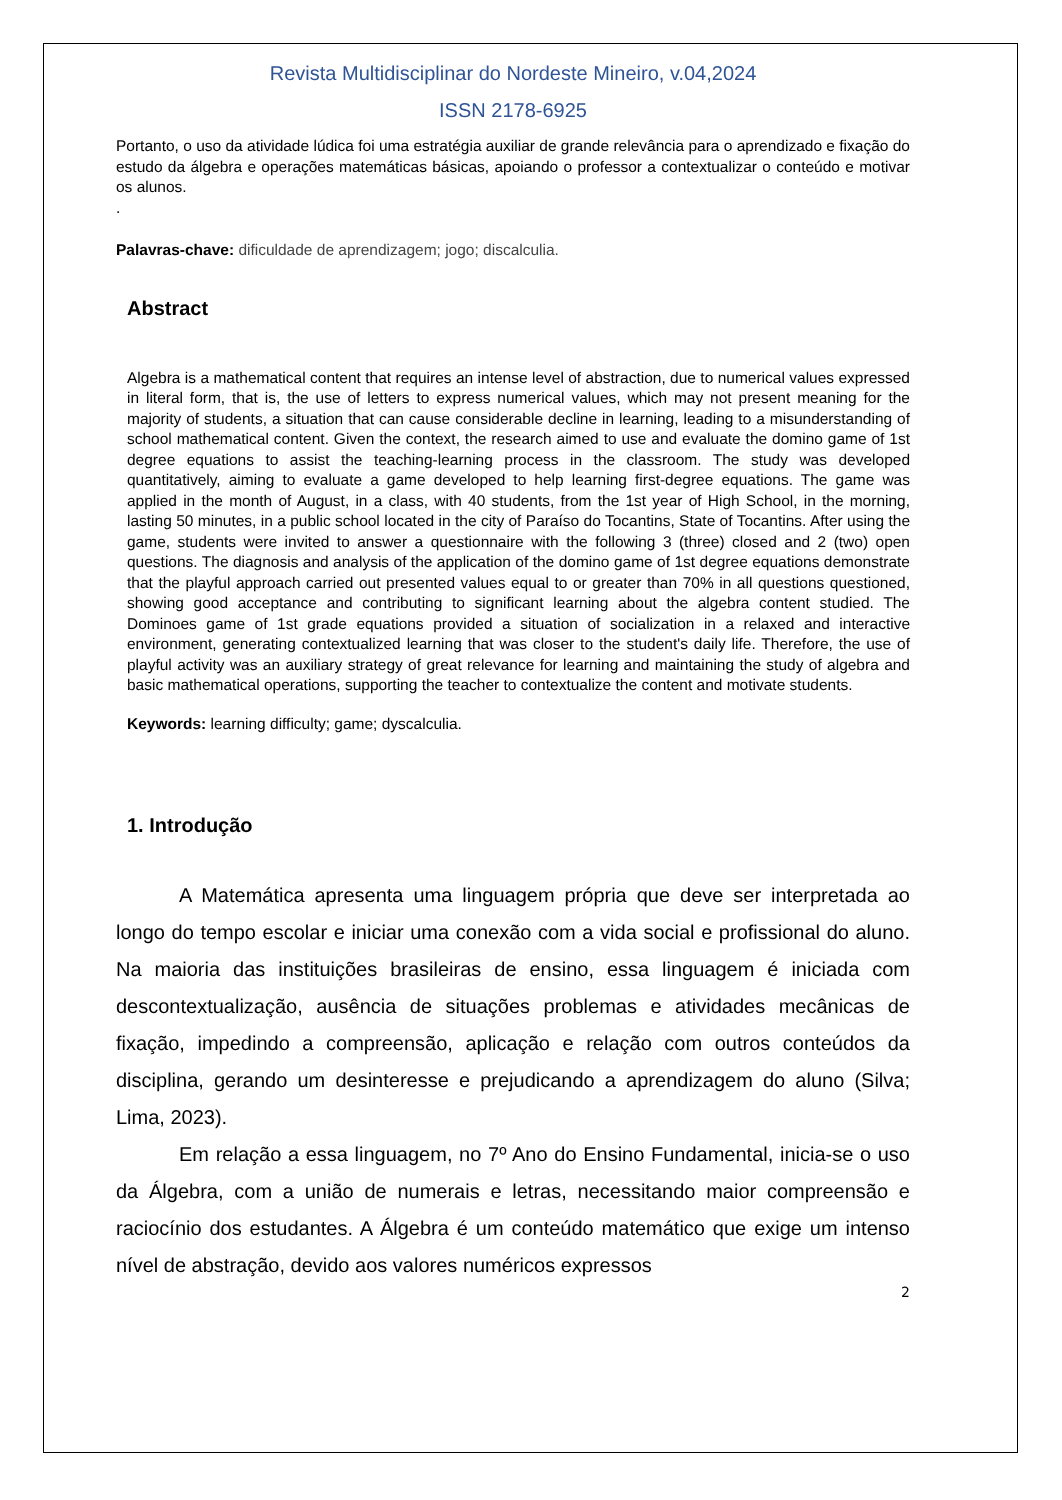Revista Multidisciplinar do Nordeste Mineiro, v.04,2024
ISSN 2178-6925
Portanto, o uso da atividade lúdica foi uma estratégia auxiliar de grande relevância para o aprendizado e fixação do estudo da álgebra e operações matemáticas básicas, apoiando o professor a contextualizar o conteúdo e motivar os alunos.
.
Palavras-chave: dificuldade de aprendizagem; jogo; discalculia.
Abstract
Algebra is a mathematical content that requires an intense level of abstraction, due to numerical values expressed in literal form, that is, the use of letters to express numerical values, which may not present meaning for the majority of students, a situation that can cause considerable decline in learning, leading to a misunderstanding of school mathematical content. Given the context, the research aimed to use and evaluate the domino game of 1st degree equations to assist the teaching-learning process in the classroom. The study was developed quantitatively, aiming to evaluate a game developed to help learning first-degree equations. The game was applied in the month of August, in a class, with 40 students, from the 1st year of High School, in the morning, lasting 50 minutes, in a public school located in the city of Paraíso do Tocantins, State of Tocantins. After using the game, students were invited to answer a questionnaire with the following 3 (three) closed and 2 (two) open questions. The diagnosis and analysis of the application of the domino game of 1st degree equations demonstrate that the playful approach carried out presented values equal to or greater than 70% in all questions questioned, showing good acceptance and contributing to significant learning about the algebra content studied. The Dominoes game of 1st grade equations provided a situation of socialization in a relaxed and interactive environment, generating contextualized learning that was closer to the student's daily life. Therefore, the use of playful activity was an auxiliary strategy of great relevance for learning and maintaining the study of algebra and basic mathematical operations, supporting the teacher to contextualize the content and motivate students.
Keywords: learning difficulty; game; dyscalculia.
1. Introdução
A Matemática apresenta uma linguagem própria que deve ser interpretada ao longo do tempo escolar e iniciar uma conexão com a vida social e profissional do aluno. Na maioria das instituições brasileiras de ensino, essa linguagem é iniciada com descontextualização, ausência de situações problemas e atividades mecânicas de fixação, impedindo a compreensão, aplicação e relação com outros conteúdos da disciplina, gerando um desinteresse e prejudicando a aprendizagem do aluno (Silva; Lima, 2023).
Em relação a essa linguagem, no 7º Ano do Ensino Fundamental, inicia-se o uso da Álgebra, com a união de numerais e letras, necessitando maior compreensão e raciocínio dos estudantes. A Álgebra é um conteúdo matemático que exige um intenso nível de abstração, devido aos valores numéricos expressos
2